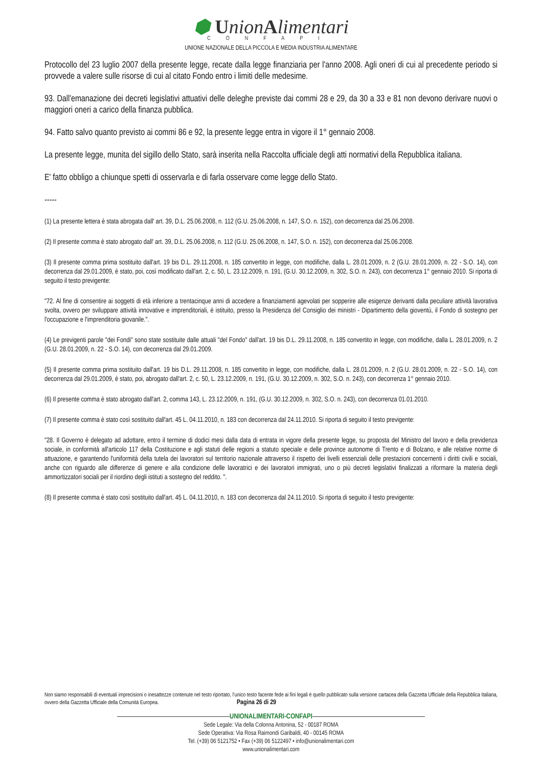⬢ UnionAlimentari
CONFAPI
UNIONE NAZIONALE DELLA PICCOLA E MEDIA INDUSTRIA ALIMENTARE
Protocollo del 23 luglio 2007 della presente legge, recate dalla legge finanziaria per l'anno 2008. Agli oneri di cui al precedente periodo si provvede a valere sulle risorse di cui al citato Fondo entro i limiti delle medesime.
93. Dall'emanazione dei decreti legislativi attuativi delle deleghe previste dai commi 28 e 29, da 30 a 33 e 81 non devono derivare nuovi o maggiori oneri a carico della finanza pubblica.
94. Fatto salvo quanto previsto ai commi 86 e 92, la presente legge entra in vigore il 1° gennaio 2008.
La presente legge, munita del sigillo dello Stato, sarà inserita nella Raccolta ufficiale degli atti normativi della Repubblica italiana.
E' fatto obbligo a chiunque spetti di osservarla e di farla osservare come legge dello Stato.
-----
(1) La presente lettera è stata abrogata dall' art. 39, D.L. 25.06.2008, n. 112 (G.U. 25.06.2008, n. 147, S.O. n. 152), con decorrenza dal 25.06.2008.
(2) Il presente comma è stato abrogato dall' art. 39, D.L. 25.06.2008, n. 112 (G.U. 25.06.2008, n. 147, S.O. n. 152), con decorrenza dal 25.06.2008.
(3) Il presente comma prima sostituito dall'art. 19 bis D.L. 29.11.2008, n. 185 convertito in legge, con modifiche, dalla L. 28.01.2009, n. 2 (G.U. 28.01.2009, n. 22 - S.O. 14), con decorrenza dal 29.01.2009, è stato, poi, così modificato dall'art. 2, c. 50, L. 23.12.2009, n. 191, (G.U. 30.12.2009, n. 302, S.O. n. 243), con decorrenza 1° gennaio 2010. Si riporta di seguito il testo previgente:
"72. Al fine di consentire ai soggetti di età inferiore a trentacinque anni di accedere a finanziamenti agevolati per sopperire alle esigenze derivanti dalla peculiare attività lavorativa svolta, ovvero per sviluppare attività innovative e imprenditoriali, è istituito, presso la Presidenza del Consiglio dei ministri - Dipartimento della gioventù, il Fondo di sostegno per l'occupazione e l'imprenditoria giovanile.".
(4) Le previgenti parole "dei Fondi" sono state sostituite dalle attuali "del Fondo" dall'art. 19 bis D.L. 29.11.2008, n. 185 convertito in legge, con modifiche, dalla L. 28.01.2009, n. 2 (G.U. 28.01.2009, n. 22 - S.O. 14), con decorrenza dal 29.01.2009.
(5) Il presente comma prima sostituito dall'art. 19 bis D.L. 29.11.2008, n. 185 convertito in legge, con modifiche, dalla L. 28.01.2009, n. 2 (G.U. 28.01.2009, n. 22 - S.O. 14), con decorrenza dal 29.01.2009, è stato, poi, abrogato dall'art. 2, c. 50, L. 23.12.2009, n. 191, (G.U. 30.12.2009, n. 302, S.O. n. 243), con decorrenza 1° gennaio 2010.
(6) Il presente comma è stato abrogato dall'art. 2, comma 143, L. 23.12.2009, n. 191, (G.U. 30.12.2009, n. 302, S.O. n. 243), con decorrenza 01.01.2010.
(7) Il presente comma è stato così sostituito dall'art. 45 L. 04.11.2010, n. 183 con decorrenza dal 24.11.2010. Si riporta di seguito il testo previgente:
"28. Il Governo è delegato ad adottare, entro il termine di dodici mesi dalla data di entrata in vigore della presente legge, su proposta del Ministro del lavoro e della previdenza sociale, in conformità all'articolo 117 della Costituzione e agli statuti delle regioni a statuto speciale e delle province autonome di Trento e di Bolzano, e alle relative norme di attuazione, e garantendo l'uniformità della tutela dei lavoratori sul territorio nazionale attraverso il rispetto dei livelli essenziali delle prestazioni concernenti i diritti civili e sociali, anche con riguardo alle differenze di genere e alla condizione delle lavoratrici e dei lavoratori immigrati, uno o più decreti legislativi finalizzati a riformare la materia degli ammortizzatori sociali per il riordino degli istituti a sostegno del reddito. ".
(8) Il presente comma è stato così sostituito dall'art. 45 L. 04.11.2010, n. 183 con decorrenza dal 24.11.2010. Si riporta di seguito il testo previgente:
Non siamo responsabili di eventuali imprecisioni o inesattezze contenute nel testo riportato, l’unico testo facente fede ai fini legali è quello pubblicato sulla versione cartacea della Gazzetta Ufficiale della Repubblica Italiana, ovvero della Gazzetta Ufficiale della Comunità Europea. Pagina 26 di 29
UNIONALIMENTARI-CONFAPI
Sede Legale: Via della Colonna Antonina, 52 - 00187 ROMA
Sede Operativa: Via Rosa Raimondi Garibaldi, 40 - 00145 ROMA
Tel. (+39) 06 5121752 • Fax (+39) 06 5122497 • info@unionalimentari.com
www.unionalimentari.com